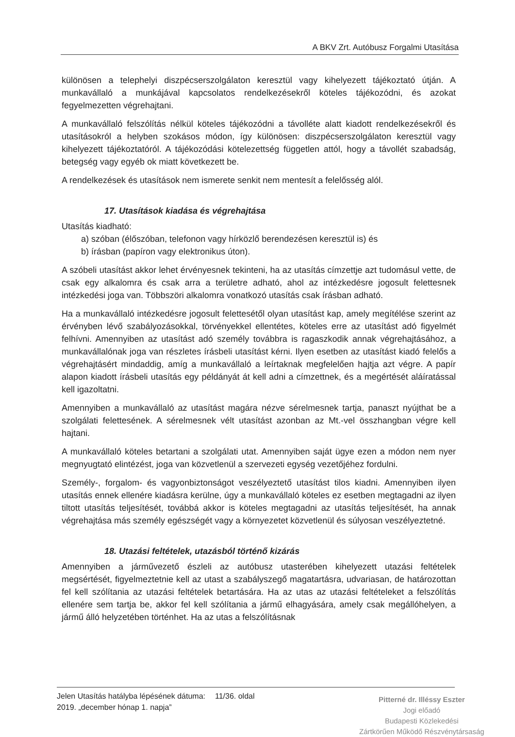A BKV Zrt. Autóbusz Forgalmi Utasítása
különösen a telephelyi diszpécserszolgálaton keresztül vagy kihelyezett tájékoztató útján. A munkavállaló a munkájával kapcsolatos rendelkezésekről köteles tájékozódni, és azokat fegyelmezetten végrehajtani.
A munkavállaló felszólítás nélkül köteles tájékozódni a távolléte alatt kiadott rendelkezésekről és utasításokról a helyben szokásos módon, így különösen: diszpécserszolgálaton keresztül vagy kihelyezett tájékoztatóról. A tájékozódási kötelezettség független attól, hogy a távollét szabadság, betegség vagy egyéb ok miatt következett be.
A rendelkezések és utasítások nem ismerete senkit nem mentesít a felelősség alól.
17. Utasítások kiadása és végrehajtása
Utasítás kiadható:
a) szóban (élőszóban, telefonon vagy hírközlő berendezésen keresztül is) és
b) írásban (papíron vagy elektronikus úton).
A szóbeli utasítást akkor lehet érvényesnek tekinteni, ha az utasítás címzettje azt tudomásul vette, de csak egy alkalomra és csak arra a területre adható, ahol az intézkedésre jogosult felettesnek intézkedési joga van. Többszöri alkalomra vonatkozó utasítás csak írásban adható.
Ha a munkavállaló intézkedésre jogosult felettesétől olyan utasítást kap, amely megítélése szerint az érvényben lévő szabályozásokkal, törvényekkel ellentétes, köteles erre az utasítást adó figyelmét felhívni. Amennyiben az utasítást adó személy továbbra is ragaszkodik annak végrehajtásához, a munkavállalónak joga van részletes írásbeli utasítást kérni. Ilyen esetben az utasítást kiadó felelős a végrehajtásért mindaddig, amíg a munkavállaló a leírtaknak megfelelően hajtja azt végre. A papír alapon kiadott írásbeli utasítás egy példányát át kell adni a címzettnek, és a megértését aláíratással kell igazoltatni.
Amennyiben a munkavállaló az utasítást magára nézve sérelmesnek tartja, panaszt nyújthat be a szolgálati felettesének. A sérelmesnek vélt utasítást azonban az Mt.-vel összhangban végre kell hajtani.
A munkavállaló köteles betartani a szolgálati utat. Amennyiben saját ügye ezen a módon nem nyer megnyugtató elintézést, joga van közvetlenül a szervezeti egység vezetőjéhez fordulni.
Személy-, forgalom- és vagyonbiztonságot veszélyeztető utasítást tilos kiadni. Amennyiben ilyen utasítás ennek ellenére kiadásra kerülne, úgy a munkavállaló köteles ez esetben megtagadni az ilyen tiltott utasítás teljesítését, továbbá akkor is köteles megtagadni az utasítás teljesítését, ha annak végrehajtása más személy egészségét vagy a környezetet közvetlenül és súlyosan veszélyeztetné.
18. Utazási feltételek, utazásból történő kizárás
Amennyiben a járművezető észleli az autóbusz utasterében kihelyezett utazási feltételek megsértését, figyelmeztetnie kell az utast a szabályszegő magatartásra, udvariasan, de határozottan fel kell szólítania az utazási feltételek betartására. Ha az utas az utazási feltételeket a felszólítás ellenére sem tartja be, akkor fel kell szólítania a jármű elhagyására, amely csak megállóhelyen, a jármű álló helyzetében történhet. Ha az utas a felszólításnak
Jelen Utasítás hatályba lépésének dátuma:
2019. „december hónap 1. napja”
11/36. oldal
Pitterné dr. Illéssy Eszter
Jogi előadó
Budapesti Közlekedési
Zártkörűen Működő Részvénytársaság